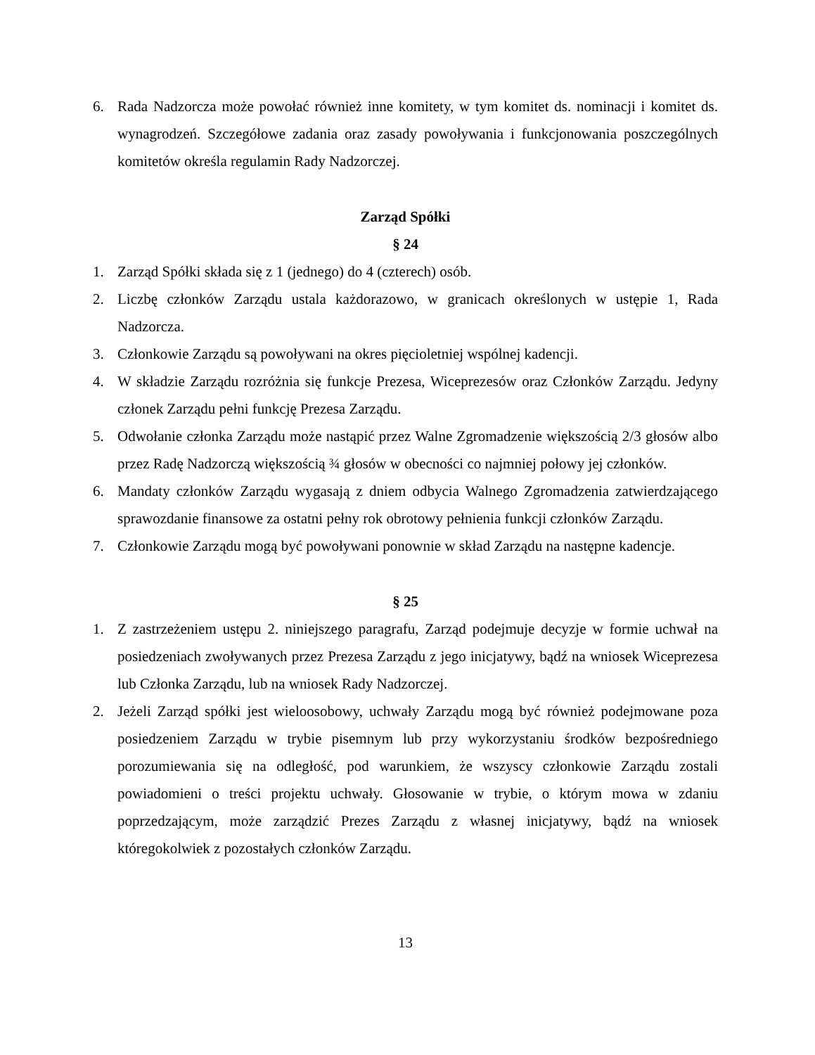6. Rada Nadzorcza może powołać również inne komitety, w tym komitet ds. nominacji i komitet ds. wynagrodzeń. Szczegółowe zadania oraz zasady powoływania i funkcjonowania poszczególnych komitetów określa regulamin Rady Nadzorczej.
Zarząd Spółki
§ 24
1. Zarząd Spółki składa się z 1 (jednego) do 4 (czterech) osób.
2. Liczbę członków Zarządu ustala każdorazowo, w granicach określonych w ustępie 1, Rada Nadzorcza.
3. Członkowie Zarządu są powoływani na okres pięcioletniej wspólnej kadencji.
4. W składzie Zarządu rozróżnia się funkcje Prezesa, Wiceprezesów oraz Członków Zarządu. Jedyny członek Zarządu pełni funkcję Prezesa Zarządu.
5. Odwołanie członka Zarządu może nastąpić przez Walne Zgromadzenie większością 2/3 głosów albo przez Radę Nadzorczą większością ¾ głosów w obecności co najmniej połowy jej członków.
6. Mandaty członków Zarządu wygasają z dniem odbycia Walnego Zgromadzenia zatwierdzającego sprawozdanie finansowe za ostatni pełny rok obrotowy pełnienia funkcji członków Zarządu.
7. Członkowie Zarządu mogą być powoływani ponownie w skład Zarządu na następne kadencje.
§ 25
1. Z zastrzeżeniem ustępu 2. niniejszego paragrafu, Zarząd podejmuje decyzje w formie uchwał na posiedzeniach zwoływanych przez Prezesa Zarządu z jego inicjatywy, bądź na wniosek Wiceprezesa lub Członka Zarządu, lub na wniosek Rady Nadzorczej.
2. Jeżeli Zarząd spółki jest wieloosobowy, uchwały Zarządu mogą być również podejmowane poza posiedzeniem Zarządu w trybie pisemnym lub przy wykorzystaniu środków bezpośredniego porozumiewania się na odległość, pod warunkiem, że wszyscy członkowie Zarządu zostali powiadomieni o treści projektu uchwały. Głosowanie w trybie, o którym mowa w zdaniu poprzedzającym, może zarządzić Prezes Zarządu z własnej inicjatywy, bądź na wniosek któregokolwiek z pozostałych członków Zarządu.
13